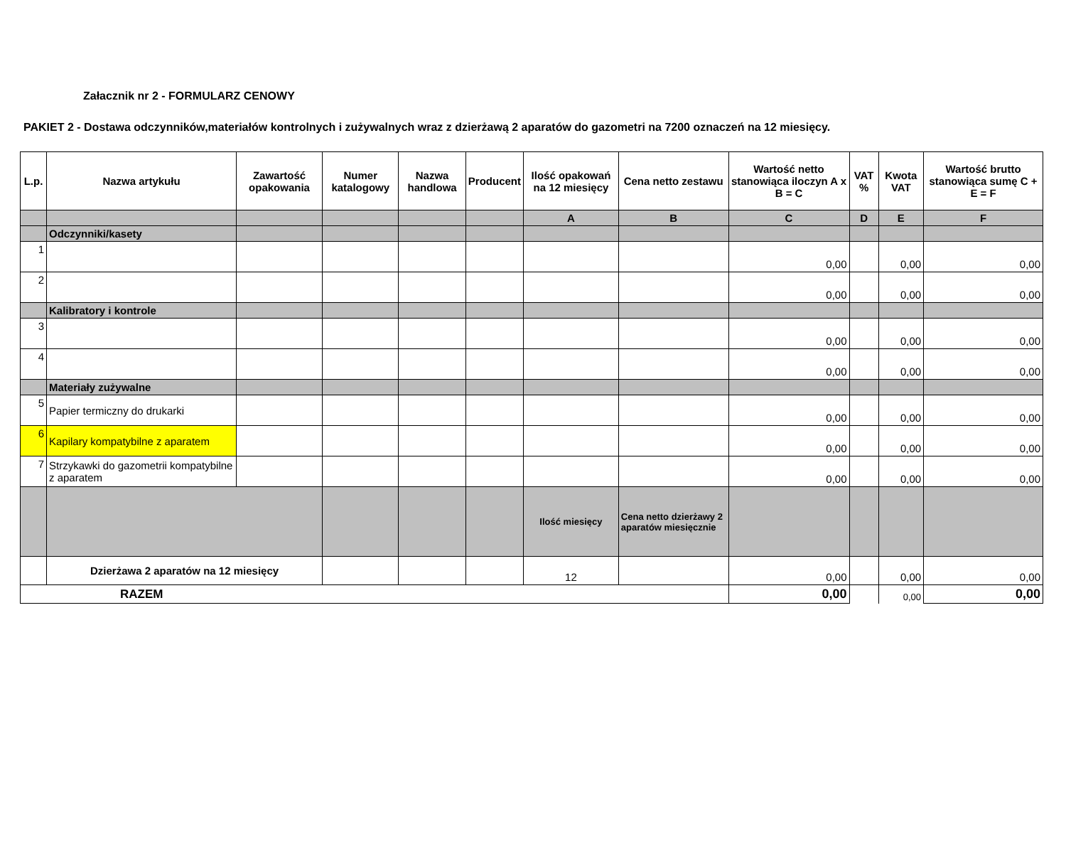Załacznik nr 2 - FORMULARZ CENOWY
PAKIET 2 - Dostawa odczynników,materiałów kontrolnych i zużywalnych wraz z dzierżawą 2 aparatów do gazometri na 7200 oznaczeń na 12 miesięcy.
| L.p. | Nazwa artykułu | Zawartość opakowania | Numer katalogowy | Nazwa handlowa | Producent | Ilość opakowań na 12 miesięcy | Cena netto zestawu | Wartość netto stanowiąca iloczyn A x B = C | VAT % | Kwota VAT | Wartość brutto stanowiąca sumę C + E = F |
| --- | --- | --- | --- | --- | --- | --- | --- | --- | --- | --- | --- |
| | | | | | | A | B | C | D | E | F |
| | Odczynniki/kasety | | | | | | | | | | |
| 1 | | | | | | | | 0,00 | | 0,00 | 0,00 |
| 2 | | | | | | | | 0,00 | | 0,00 | 0,00 |
| | Kalibratory i kontrole | | | | | | | | | | |
| 3 | | | | | | | | 0,00 | | 0,00 | 0,00 |
| 4 | | | | | | | | 0,00 | | 0,00 | 0,00 |
| | Materiały zużywalne | | | | | | | | | | |
| 5 | Papier termiczny do drukarki | | | | | | | 0,00 | | 0,00 | 0,00 |
| 6 | Kapilary kompatybilne z aparatem | | | | | | | 0,00 | | 0,00 | 0,00 |
| 7 | Strzykawki do gazometrii kompatybilne z aparatem | | | | | | | 0,00 | | 0,00 | 0,00 |
| | | | | | | Ilość miesięcy | Cena netto dzierżawy 2 aparatów miesięcznie | | | | |
| | Dzierżawa 2 aparatów na 12 miesięcy | | | | | 12 | | 0,00 | | 0,00 | 0,00 |
| RAZEM | | | | | | | | 0,00 | | 0,00 | 0,00 |